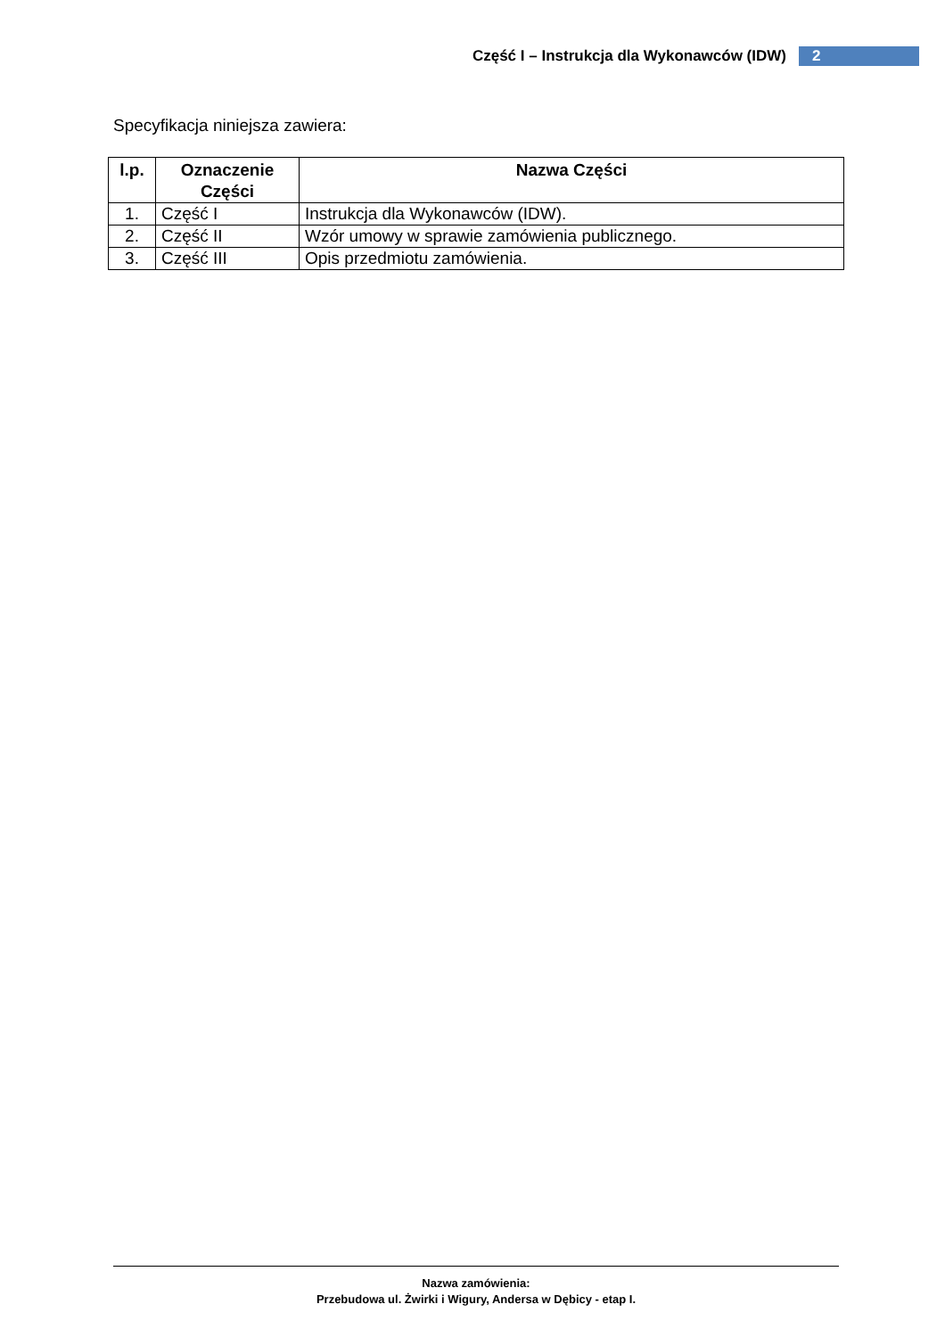Część I – Instrukcja dla Wykonawców (IDW) 2
Specyfikacja niniejsza zawiera:
| l.p. | Oznaczenie Części | Nazwa Części |
| --- | --- | --- |
| 1. | Część I | Instrukcja dla Wykonawców (IDW). |
| 2. | Część II | Wzór umowy w sprawie zamówienia publicznego. |
| 3. | Część III | Opis przedmiotu zamówienia. |
Nazwa zamówienia:
Przebudowa ul. Żwirki i Wigury, Andersa w Dębicy - etap I.